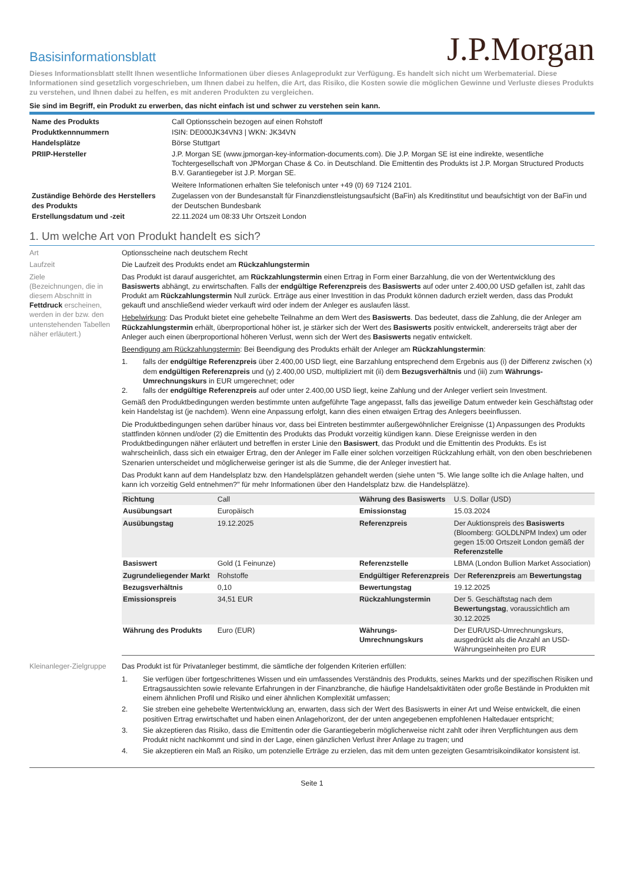Basisinformationsblatt
J.P.Morgan
Dieses Informationsblatt stellt Ihnen wesentliche Informationen über dieses Anlageprodukt zur Verfügung. Es handelt sich nicht um Werbematerial. Diese Informationen sind gesetzlich vorgeschrieben, um Ihnen dabei zu helfen, die Art, das Risiko, die Kosten sowie die möglichen Gewinne und Verluste dieses Produkts zu verstehen, und Ihnen dabei zu helfen, es mit anderen Produkten zu vergleichen.
Sie sind im Begriff, ein Produkt zu erwerben, das nicht einfach ist und schwer zu verstehen sein kann.
| Name des Produkts | Call Optionsschein bezogen auf einen Rohstoff |
| Produktkennnummern | ISIN: DE000JK34VN3 / WKN: JK34VN |
| Handelsplätze | Börse Stuttgart |
| PRIIP-Hersteller | J.P. Morgan SE (www.jpmorgan-key-information-documents.com). Die J.P. Morgan SE ist eine indirekte, wesentliche Tochtergesellschaft von JPMorgan Chase & Co. in Deutschland. Die Emittentin des Produkts ist J.P. Morgan Structured Products B.V. Garantiegeber ist J.P. Morgan SE. Weitere Informationen erhalten Sie telefonisch unter +49 (0) 69 7124 2101. |
| Zuständige Behörde des Herstellers des Produkts | Zugelassen von der Bundesanstalt für Finanzdienstleistungsaufsicht (BaFin) als Kreditinstitut und beaufsichtigt von der BaFin und der Deutschen Bundesbank |
| Erstellungsdatum und -zeit | 22.11.2024 um 08:33 Uhr Ortszeit London |
1. Um welche Art von Produkt handelt es sich?
Art Optionsscheine nach deutschem Recht
Laufzeit Die Laufzeit des Produkts endet am Rückzahlungstermin
Ziele
(Bezeichnungen, die in diesem Abschnitt in Fettdruck erscheinen, werden in der bzw. den untenstehenden Tabellen näher erläutert.)
Das Produkt ist darauf ausgerichtet, am Rückzahlungstermin einen Ertrag in Form einer Barzahlung, die von der Wertentwicklung des Basiswerts abhängt, zu erwirtschaften. Falls der endgültige Referenzpreis des Basiswerts auf oder unter 2.400,00 USD gefallen ist, zahlt das Produkt am Rückzahlungstermin Null zurück. Erträge aus einer Investition in das Produkt können dadurch erzielt werden, dass das Produkt gekauft und anschließend wieder verkauft wird oder indem der Anleger es auslaufen lässt.
Hebelwirkung: Das Produkt bietet eine gehebelte Teilnahme an dem Wert des Basiswerts. Das bedeutet, dass die Zahlung, die der Anleger am Rückzahlungstermin erhält, überproportional höher ist, je stärker sich der Wert des Basiswerts positiv entwickelt, andererseits trägt aber der Anleger auch einen überproportional höheren Verlust, wenn sich der Wert des Basiswerts negativ entwickelt.
Beendigung am Rückzahlungstermin: Bei Beendigung des Produkts erhält der Anleger am Rückzahlungstermin:
1. falls der endgültige Referenzpreis über 2.400,00 USD liegt, eine Barzahlung entsprechend dem Ergebnis aus (i) der Differenz zwischen (x) dem endgültigen Referenzpreis und (y) 2.400,00 USD, multipliziert mit (ii) dem Bezugsverhältnis und (iii) zum Währungs-Umrechnungskurs in EUR umgerechnet; oder
2. falls der endgültige Referenzpreis auf oder unter 2.400,00 USD liegt, keine Zahlung und der Anleger verliert sein Investment.
Gemäß den Produktbedingungen werden bestimmte unten aufgeführte Tage angepasst, falls das jeweilige Datum entweder kein Geschäftstag oder kein Handelstag ist (je nachdem). Wenn eine Anpassung erfolgt, kann dies einen etwaigen Ertrag des Anlegers beeinflussen.
Die Produktbedingungen sehen darüber hinaus vor, dass bei Eintreten bestimmter außergewöhnlicher Ereignisse (1) Anpassungen des Produkts stattfinden können und/oder (2) die Emittentin des Produkts das Produkt vorzeitig kündigen kann. Diese Ereignisse werden in den Produktbedingungen näher erläutert und betreffen in erster Linie den Basiswert, das Produkt und die Emittentin des Produkts. Es ist wahrscheinlich, dass sich ein etwaiger Ertrag, den der Anleger im Falle einer solchen vorzeitigen Rückzahlung erhält, von den oben beschriebenen Szenarien unterscheidet und möglicherweise geringer ist als die Summe, die der Anleger investiert hat.
Das Produkt kann auf dem Handelsplatz bzw. den Handelsplätzen gehandelt werden (siehe unten "5. Wie lange sollte ich die Anlage halten, und kann ich vorzeitig Geld entnehmen?" für mehr Informationen über den Handelsplatz bzw. die Handelsplätze).
| Richtung | Call | Währung des Basiswerts | U.S. Dollar (USD) |
| Ausübungsart | Europäisch | Emissionstag | 15.03.2024 |
| Ausübungstag | 19.12.2025 | Referenzpreis | Der Auktionspreis des Basiswerts (Bloomberg: GOLDLNPM Index) um oder gegen 15:00 Ortszeit London gemäß der Referenzstelle |
| Basiswert | Gold (1 Feinunze) | Referenzstelle | LBMA (London Bullion Market Association) |
| Zugrundeliegender Markt | Rohstoffe | Endgültiger Referenzpreis | Der Referenzpreis am Bewertungstag |
| Bezugsverhältnis | 0,10 | Bewertungstag | 19.12.2025 |
| Emissionspreis | 34,51 EUR | Rückzahlungstermin | Der 5. Geschäftstag nach dem Bewertungstag , voraussichtlich am 30.12.2025 |
| Währung des Produkts | Euro (EUR) | Währungs-Umrechnungskurs | Der EUR/USD-Umrechnungskurs, ausgedrückt als die Anzahl an USD-Währungseinheiten pro EUR |
Kleinanleger-Zielgruppe
Das Produkt ist für Privatanleger bestimmt, die sämtliche der folgenden Kriterien erfüllen:
1. Sie verfügen über fortgeschrittenes Wissen und ein umfassendes Verständnis des Produkts, seines Markts und der spezifischen Risiken und Ertragsaussichten sowie relevante Erfahrungen in der Finanzbranche, die häufige Handelsaktivitäten oder große Bestände in Produkten mit einem ähnlichen Profil und Risiko und einer ähnlichen Komplexität umfassen;
2. Sie streben eine gehebelte Wertentwicklung an, erwarten, dass sich der Wert des Basiswerts in einer Art und Weise entwickelt, die einen positiven Ertrag erwirtschaftet und haben einen Anlagehorizont, der der unten angegebenen empfohlenen Haltedauer entspricht;
3. Sie akzeptieren das Risiko, dass die Emittentin oder die Garantiegeberin möglicherweise nicht zahlt oder ihren Verpflichtungen aus dem Produkt nicht nachkommt und sind in der Lage, einen gänzlichen Verlust ihrer Anlage zu tragen; und
4. Sie akzeptieren ein Maß an Risiko, um potenzielle Erträge zu erzielen, das mit dem unten gezeigten Gesamtrisikoindikator konsistent ist.
Seite 1